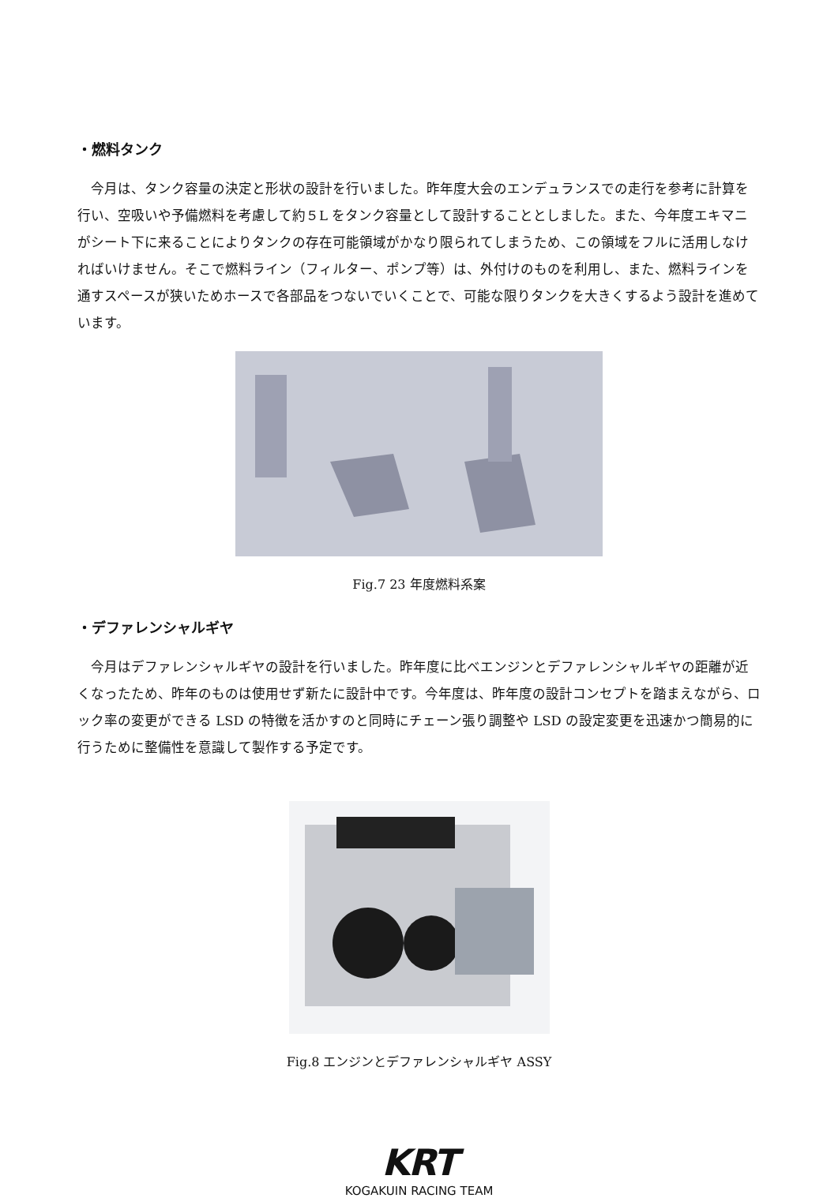・燃料タンク
今月は、タンク容量の決定と形状の設計を行いました。昨年度大会のエンデュランスでの走行を参考に計算を行い、空吸いや予備燃料を考慮して約５L をタンク容量として設計することとしました。また、今年度エキマニがシート下に来ることによりタンクの存在可能領域がかなり限られてしまうため、この領域をフルに活用しなければいけません。そこで燃料ライン（フィルター、ポンプ等）は、外付けのものを利用し、また、燃料ラインを通すスペースが狭いためホースで各部品をつないでいくことで、可能な限りタンクを大きくするよう設計を進めています。
Fig.7 23 年度燃料系案
・デファレンシャルギヤ
今月はデファレンシャルギヤの設計を行いました。昨年度に比べエンジンとデファレンシャルギヤの距離が近くなったため、昨年のものは使用せず新たに設計中です。今年度は、昨年度の設計コンセプトを踏まえながら、ロック率の変更ができる LSD の特徴を活かすのと同時にチェーン張り調整や LSD の設定変更を迅速かつ簡易的に行うために整備性を意識して製作する予定です。
Fig.8 エンジンとデファレンシャルギヤ ASSY
KRT
KOGAKUIN RACING TEAM